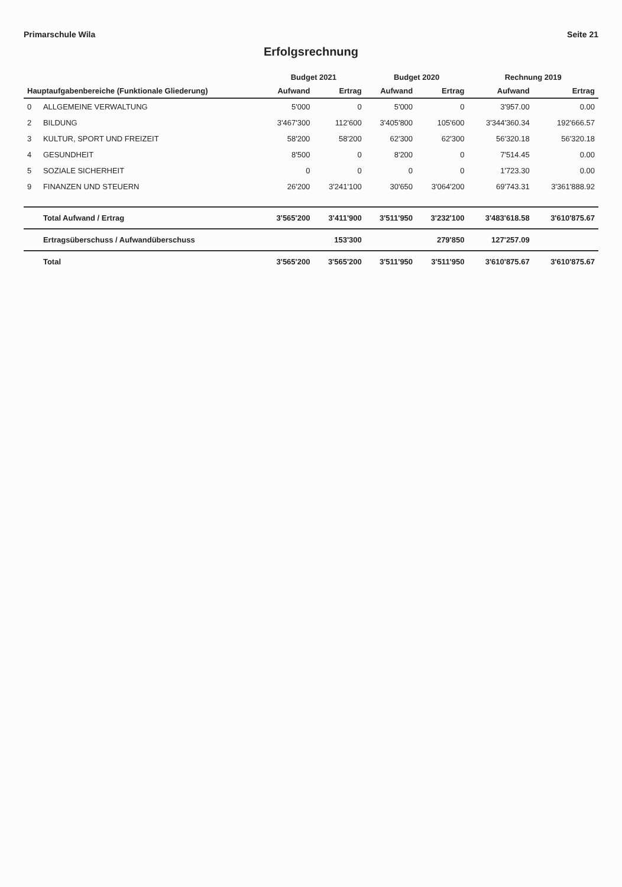Primarschule Wila Seite 21
Erfolgsrechnung
| | | Budget 2021 | | Budget 2020 | | Rechnung 2019 | |
| --- | --- | --- | --- | --- | --- | --- | --- |
| Hauptaufgabenbereiche (Funktionale Gliederung) | | Aufwand | Ertrag | Aufwand | Ertrag | Aufwand | Ertrag |
| 0 | ALLGEMEINE VERWALTUNG | 5'000 | 0 | 5'000 | 0 | 3'957.00 | 0.00 |
| 2 | BILDUNG | 3'467'300 | 112'600 | 3'405'800 | 105'600 | 3'344'360.34 | 192'666.57 |
| 3 | KULTUR, SPORT UND FREIZEIT | 58'200 | 58'200 | 62'300 | 62'300 | 56'320.18 | 56'320.18 |
| 4 | GESUNDHEIT | 8'500 | 0 | 8'200 | 0 | 7'514.45 | 0.00 |
| 5 | SOZIALE SICHERHEIT | 0 | 0 | 0 | 0 | 1'723.30 | 0.00 |
| 9 | FINANZEN UND STEUERN | 26'200 | 3'241'100 | 30'650 | 3'064'200 | 69'743.31 | 3'361'888.92 |
| | Total Aufwand / Ertrag | 3'565'200 | 3'411'900 | 3'511'950 | 3'232'100 | 3'483'618.58 | 3'610'875.67 |
| | Ertragsüberschuss / Aufwandüberschuss | | 153'300 | | 279'850 | 127'257.09 | |
| | Total | 3'565'200 | 3'565'200 | 3'511'950 | 3'511'950 | 3'610'875.67 | 3'610'875.67 |